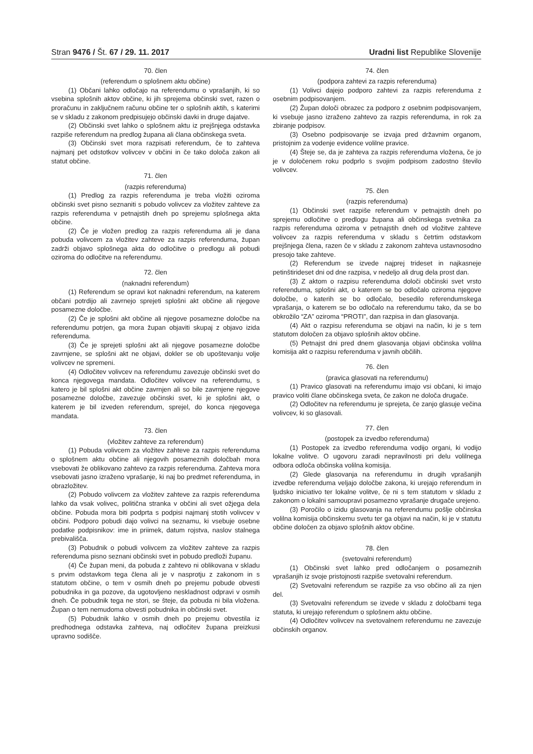Stran 9476 / Št. 67 / 29. 11. 2017
Uradni list Republike Slovenije
70. člen
(referendum o splošnem aktu občine)
(1) Občani lahko odločajo na referendumu o vprašanjih, ki so vsebina splošnih aktov občine, ki jih sprejema občinski svet, razen o proračunu in zaključnem računu občine ter o splošnih aktih, s katerimi se v skladu z zakonom predpisujejo občinski davki in druge dajatve.
(2) Občinski svet lahko o splošnem aktu iz prejšnjega odstavka razpiše referendum na predlog župana ali člana občinskega sveta.
(3) Občinski svet mora razpisati referendum, če to zahteva najmanj pet odstotkov volivcev v občini in če tako določa zakon ali statut občine.
71. člen
(razpis referenduma)
(1) Predlog za razpis referenduma je treba vložiti oziroma občinski svet pisno seznaniti s pobudo volivcev za vložitev zahteve za razpis referenduma v petnajstih dneh po sprejemu splošnega akta občine.
(2) Če je vložen predlog za razpis referenduma ali je dana pobuda volivcem za vložitev zahteve za razpis referenduma, župan zadrži objavo splošnega akta do odločitve o predlogu ali pobudi oziroma do odločitve na referendumu.
72. člen
(naknadni referendum)
(1) Referendum se opravi kot naknadni referendum, na katerem občani potrdijo ali zavrnejo sprejeti splošni akt občine ali njegove posamezne določbe.
(2) Če je splošni akt občine ali njegove posamezne določbe na referendumu potrjen, ga mora župan objaviti skupaj z objavo izida referenduma.
(3) Če je sprejeti splošni akt ali njegove posamezne določbe zavrnjene, se splošni akt ne objavi, dokler se ob upoštevanju volje volivcev ne spremeni.
(4) Odločitev volivcev na referendumu zavezuje občinski svet do konca njegovega mandata. Odločitev volivcev na referendumu, s katero je bil splošni akt občine zavrnjen ali so bile zavrnjene njegove posamezne določbe, zavezuje občinski svet, ki je splošni akt, o katerem je bil izveden referendum, sprejel, do konca njegovega mandata.
73. člen
(vložitev zahteve za referendum)
(1) Pobuda volivcem za vložitev zahteve za razpis referenduma o splošnem aktu občine ali njegovih posameznih določbah mora vsebovati že oblikovano zahtevo za razpis referenduma. Zahteva mora vsebovati jasno izraženo vprašanje, ki naj bo predmet referenduma, in obrazložitev.
(2) Pobudo volivcem za vložitev zahteve za razpis referenduma lahko da vsak volivec, politična stranka v občini ali svet ožjega dela občine. Pobuda mora biti podprta s podpisi najmanj stotih volivcev v občini. Podporo pobudi dajo volivci na seznamu, ki vsebuje osebne podatke podpisnikov: ime in priimek, datum rojstva, naslov stalnega prebivališča.
(3) Pobudnik o pobudi volivcem za vložitev zahteve za razpis referenduma pisno seznani občinski svet in pobudo predloži županu.
(4) Če župan meni, da pobuda z zahtevo ni oblikovana v skladu s prvim odstavkom tega člena ali je v nasprotju z zakonom in s statutom občine, o tem v osmih dneh po prejemu pobude obvesti pobudnika in ga pozove, da ugotovljeno neskladnost odpravi v osmih dneh. Če pobudnik tega ne stori, se šteje, da pobuda ni bila vložena. Župan o tem nemudoma obvesti pobudnika in občinski svet.
(5) Pobudnik lahko v osmih dneh po prejemu obvestila iz predhodnega odstavka zahteva, naj odločitev župana preizkusi upravno sodišče.
74. člen
(podpora zahtevi za razpis referenduma)
(1) Volivci dajejo podporo zahtevi za razpis referenduma z osebnim podpisovanjem.
(2) Župan določi obrazec za podporo z osebnim podpisovanjem, ki vsebuje jasno izraženo zahtevo za razpis referenduma, in rok za zbiranje podpisov.
(3) Osebno podpisovanje se izvaja pred državnim organom, pristojnim za vodenje evidence volilne pravice.
(4) Šteje se, da je zahteva za razpis referenduma vložena, če jo je v določenem roku podprlo s svojim podpisom zadostno število volivcev.
75. člen
(razpis referenduma)
(1) Občinski svet razpiše referendum v petnajstih dneh po sprejemu odločitve o predlogu župana ali občinskega svetnika za razpis referenduma oziroma v petnajstih dneh od vložitve zahteve volivcev za razpis referenduma v skladu s četrtim odstavkom prejšnjega člena, razen če v skladu z zakonom zahteva ustavnosodno presojo take zahteve.
(2) Referendum se izvede najprej trideset in najkasneje petinštirideset dni od dne razpisa, v nedeljo ali drug dela prost dan.
(3) Z aktom o razpisu referenduma določi občinski svet vrsto referenduma, splošni akt, o katerem se bo odločalo oziroma njegove določbe, o katerih se bo odločalo, besedilo referendumskega vprašanja, o katerem se bo odločalo na referendumu tako, da se bo obkrožilo “ZA” oziroma “PROTI”, dan razpisa in dan glasovanja.
(4) Akt o razpisu referenduma se objavi na način, ki je s tem statutom določen za objavo splošnih aktov občine.
(5) Petnajst dni pred dnem glasovanja objavi občinska volilna komisija akt o razpisu referenduma v javnih občilih.
76. člen
(pravica glasovati na referendumu)
(1) Pravico glasovati na referendumu imajo vsi občani, ki imajo pravico voliti člane občinskega sveta, če zakon ne določa drugače.
(2) Odločitev na referendumu je sprejeta, če zanjo glasuje večina volivcev, ki so glasovali.
77. člen
(postopek za izvedbo referenduma)
(1) Postopek za izvedbo referenduma vodijo organi, ki vodijo lokalne volitve. O ugovoru zaradi nepravilnosti pri delu volilnega odbora odloča občinska volilna komisija.
(2) Glede glasovanja na referendumu in drugih vprašanjih izvedbe referenduma veljajo določbe zakona, ki urejajo referendum in ljudsko iniciativo ter lokalne volitve, če ni s tem statutom v skladu z zakonom o lokalni samoupravi posamezno vprašanje drugače urejeno.
(3) Poročilo o izidu glasovanja na referendumu pošlje občinska volilna komisija občinskemu svetu ter ga objavi na način, ki je v statutu občine določen za objavo splošnih aktov občine.
78. člen
(svetovalni referendum)
(1) Občinski svet lahko pred odločanjem o posameznih vprašanjih iz svoje pristojnosti razpiše svetovalni referendum.
(2) Svetovalni referendum se razpiše za vso občino ali za njen del.
(3) Svetovalni referendum se izvede v skladu z določbami tega statuta, ki urejajo referendum o splošnem aktu občine.
(4) Odločitev volivcev na svetovalnem referendumu ne zavezuje občinskih organov.